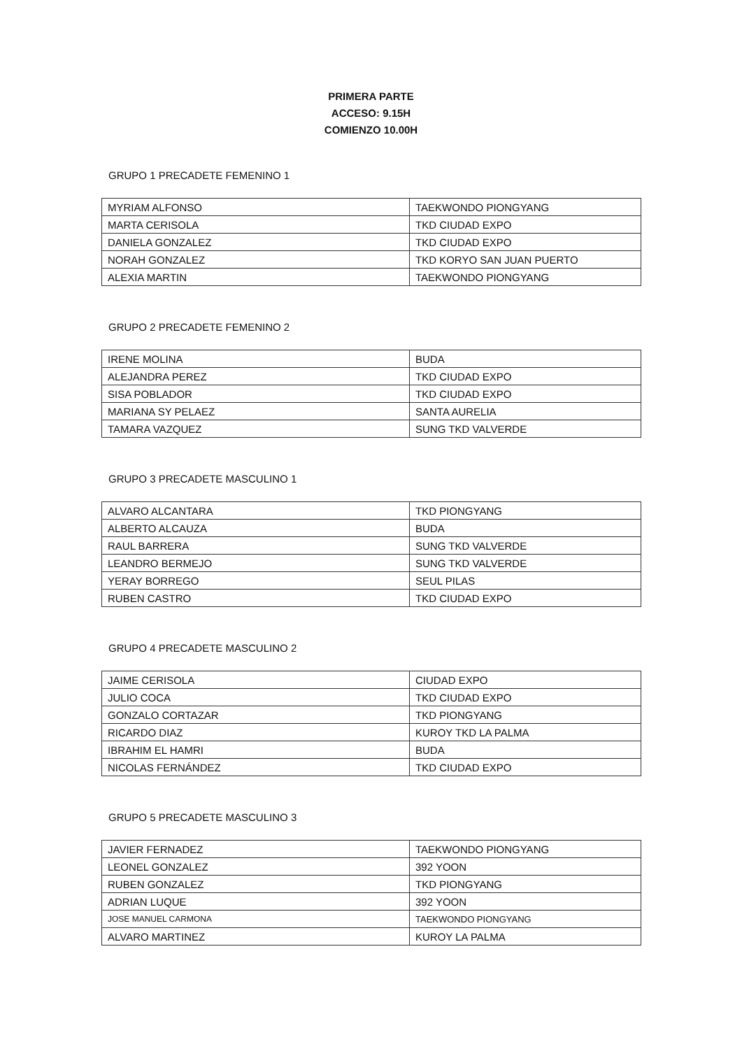PRIMERA PARTE
ACCESO: 9.15H
COMIENZO 10.00H
GRUPO 1 PRECADETE FEMENINO 1
| MYRIAM ALFONSO | TAEKWONDO PIONGYANG |
| MARTA CERISOLA | TKD CIUDAD EXPO |
| DANIELA GONZALEZ | TKD CIUDAD EXPO |
| NORAH GONZALEZ | TKD KORYO SAN JUAN PUERTO |
| ALEXIA MARTIN | TAEKWONDO PIONGYANG |
GRUPO 2 PRECADETE FEMENINO 2
| IRENE MOLINA | BUDA |
| ALEJANDRA PEREZ | TKD CIUDAD EXPO |
| SISA POBLADOR | TKD CIUDAD EXPO |
| MARIANA SY PELAEZ | SANTA AURELIA |
| TAMARA VAZQUEZ | SUNG TKD VALVERDE |
GRUPO 3 PRECADETE MASCULINO 1
| ALVARO ALCANTARA | TKD PIONGYANG |
| ALBERTO ALCAUZA | BUDA |
| RAUL BARRERA | SUNG TKD VALVERDE |
| LEANDRO BERMEJO | SUNG TKD VALVERDE |
| YERAY BORREGO | SEUL PILAS |
| RUBEN CASTRO | TKD CIUDAD EXPO |
GRUPO 4 PRECADETE MASCULINO 2
| JAIME CERISOLA | CIUDAD EXPO |
| JULIO COCA | TKD CIUDAD EXPO |
| GONZALO CORTAZAR | TKD PIONGYANG |
| RICARDO DIAZ | KUROY TKD LA PALMA |
| IBRAHIM EL HAMRI | BUDA |
| NICOLAS FERNÁNDEZ | TKD CIUDAD EXPO |
GRUPO 5 PRECADETE MASCULINO 3
| JAVIER FERNADEZ | TAEKWONDO PIONGYANG |
| LEONEL GONZALEZ | 392 YOON |
| RUBEN GONZALEZ | TKD PIONGYANG |
| ADRIAN LUQUE | 392 YOON |
| JOSE MANUEL CARMONA | TAEKWONDO PIONGYANG |
| ALVARO MARTINEZ | KUROY LA PALMA |